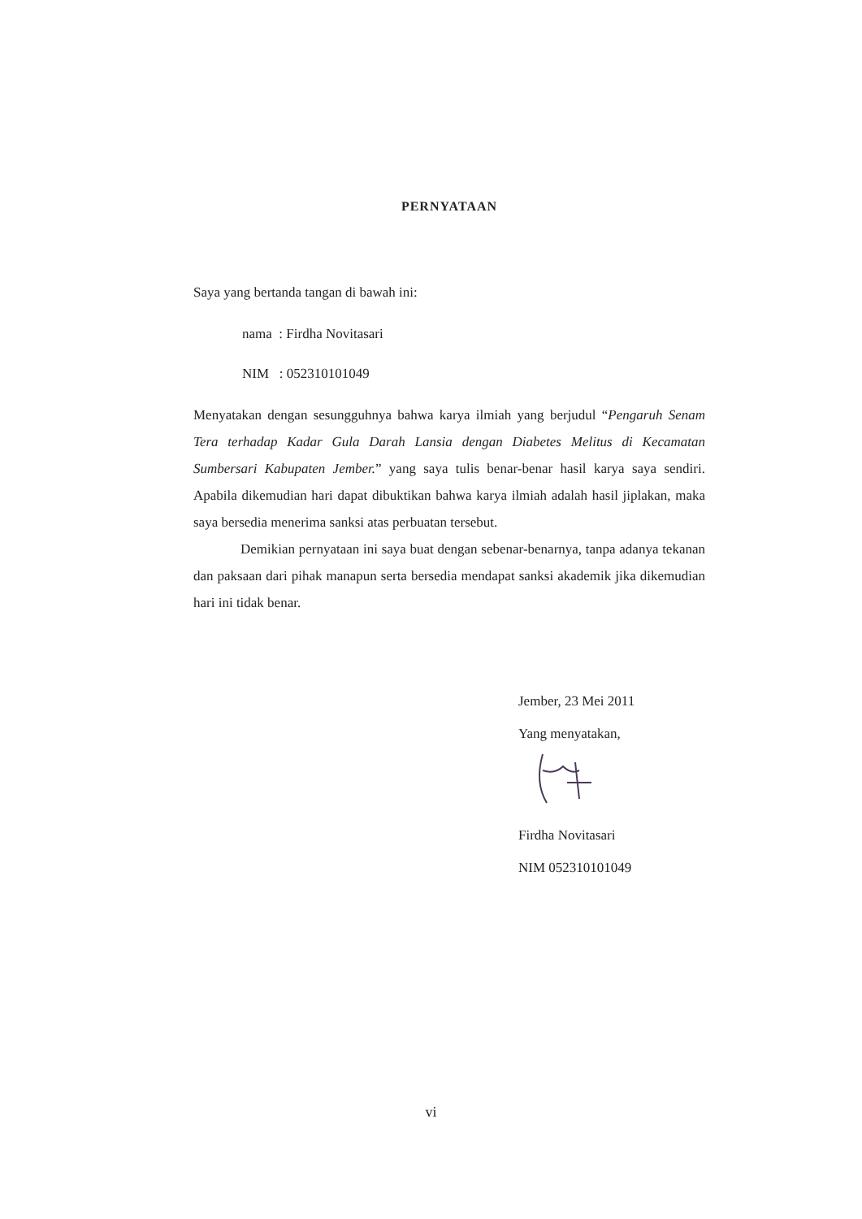PERNYATAAN
Saya yang bertanda tangan di bawah ini:
nama : Firdha Novitasari
NIM : 052310101049
Menyatakan dengan sesungguhnya bahwa karya ilmiah yang berjudul “Pengaruh Senam Tera terhadap Kadar Gula Darah Lansia dengan Diabetes Melitus di Kecamatan Sumbersari Kabupaten Jember.” yang saya tulis benar-benar hasil karya saya sendiri. Apabila dikemudian hari dapat dibuktikan bahwa karya ilmiah adalah hasil jiplakan, maka saya bersedia menerima sanksi atas perbuatan tersebut.
Demikian pernyataan ini saya buat dengan sebenar-benarnya, tanpa adanya tekanan dan paksaan dari pihak manapun serta bersedia mendapat sanksi akademik jika dikemudian hari ini tidak benar.
Jember, 23 Mei 2011
Yang menyatakan,
Firdha Novitasari
NIM 052310101049
vi